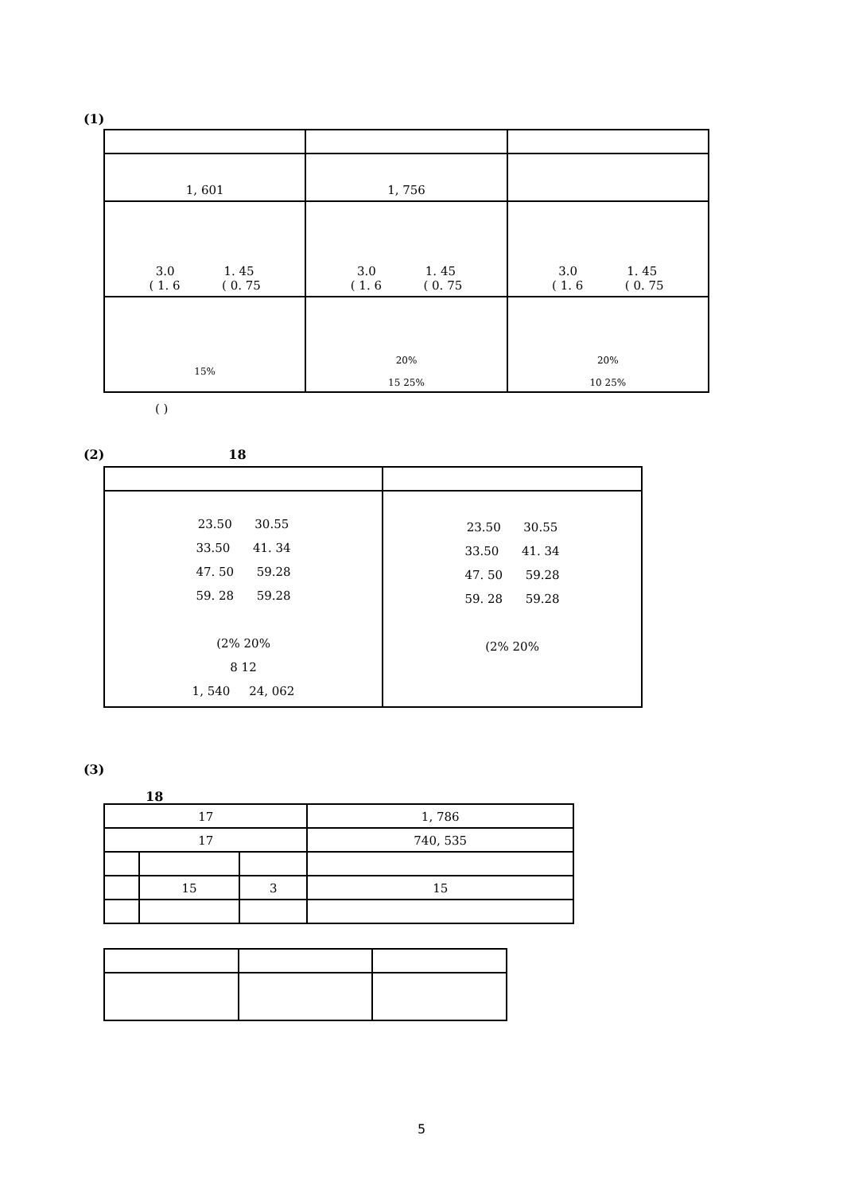(1)
| 1, 601 | 1, 756 | |
| 3.0 1. 45 ( 1. 6 ( 0. 75 | 3.0 1. 45 ( 1. 6 ( 0. 75 | 3.0 1. 45 ( 1. 6 ( 0. 75 |
| 15% | 20% 15 25% | 20% 10 25% |
( )
(2) 18
| 23.50 30.55 33.50 41. 34 47. 50 59.28 59. 28 59.28 (2% 20% 8 12 1, 540 24, 062 | 23.50 30.55 33.50 41. 34 47. 50 59.28 59. 28 59.28 (2% 20% |
(3)
18
| 17 | | | 1, 786 |
| 17 | | | 740, 535 |
| | 15 | 3 | 15 |
5